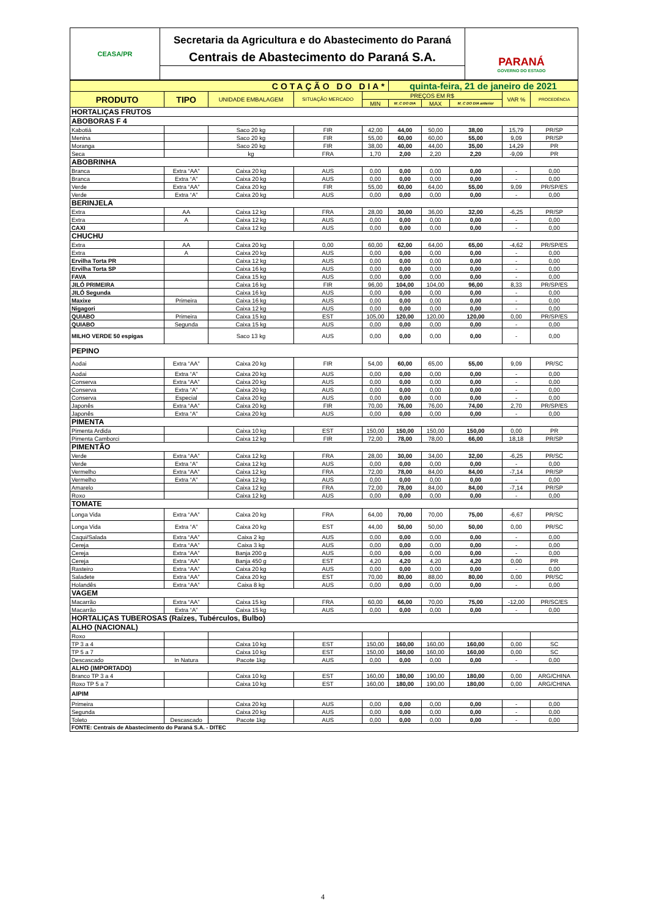CEASA/PR
Secretaria da Agricultura e do Abastecimento do Paraná
Centrais de Abastecimento do Paraná S.A.
PARANÁ
GOVERNO DO ESTADO
| COTAÇÃO DO DIA* | | | | | quinta-feira, 21 de janeiro de 2021 | | | | |
| PRODUTO | TIPO | UNIDADE EMBALAGEM | SITUAÇÃO MERCADO | PREÇOS EM R$ | | | | VAR % | PROCEDÊNCIA |
| | | | | MIN | M_C DO DIA | MAX | M_C DO DIA anterior | | |
| HORTALIÇAS FRUTOS | | | | | | | | | |
| ABOBORAS F 4 | | | | | | | | | |
| Kabotiá | | Saco 20 kg | FIR | 42,00 | 44,00 | 50,00 | 38,00 | 15,79 | PR/SP |
| Menina | | Saco 20 kg | FIR | 55,00 | 60,00 | 60,00 | 55,00 | 9,09 | PR/SP |
| Moranga | | Saco 20 kg | FIR | 38,00 | 40,00 | 44,00 | 35,00 | 14,29 | PR |
| Seca | | kg | FRA | 1,70 | 2,00 | 2,20 | 2,20 | -9,09 | PR |
| ABOBRINHA | | | | | | | | | |
| Branca | Extra “AA” | Caixa 20 kg | AUS | 0,00 | 0,00 | 0,00 | 0,00 | - | 0,00 |
| Branca | Extra “A” | Caixa 20 kg | AUS | 0,00 | 0,00 | 0,00 | 0,00 | - | 0,00 |
| Verde | Extra “AA” | Caixa 20 kg | FIR | 55,00 | 60,00 | 64,00 | 55,00 | 9,09 | PR/SP/ES |
| Verde | Extra “A” | Caixa 20 kg | AUS | 0,00 | 0,00 | 0,00 | 0,00 | - | 0,00 |
| BERINJELA | | | | | | | | | |
| Extra | AA | Caixa 12 kg | FRA | 28,00 | 30,00 | 36,00 | 32,00 | -6,25 | PR/SP |
| Extra | A | Caixa 12 kg | AUS | 0,00 | 0,00 | 0,00 | 0,00 | - | 0,00 |
| CAXI | | Caixa 12 kg | AUS | 0,00 | 0,00 | 0,00 | 0,00 | - | 0,00 |
| CHUCHU | | | | | | | | | |
| Extra | AA | Caixa 20 kg | 0,00 | 60,00 | 62,00 | 64,00 | 65,00 | -4,62 | PR/SP/ES |
| Extra | A | Caixa 20 kg | AUS | 0,00 | 0,00 | 0,00 | 0,00 | - | 0,00 |
| Ervilha Torta PR | | Caixa 12 kg | AUS | 0,00 | 0,00 | 0,00 | 0,00 | - | 0,00 |
| Ervilha Torta SP | | Caixa 16 kg | AUS | 0,00 | 0,00 | 0,00 | 0,00 | - | 0,00 |
| FAVA | | Caixa 15 kg | AUS | 0,00 | 0,00 | 0,00 | 0,00 | - | 0,00 |
| JILÓ PRIMEIRA | | Caixa 16 kg | FIR | 96,00 | 104,00 | 104,00 | 96,00 | 8,33 | PR/SP/ES |
| JILÓ Segunda | | Caixa 16 kg | AUS | 0,00 | 0,00 | 0,00 | 0,00 | - | 0,00 |
| Maxixe | Primeira | Caixa 16 kg | AUS | 0,00 | 0,00 | 0,00 | 0,00 | - | 0,00 |
| Nigagori | | Caixa 12 kg | AUS | 0,00 | 0,00 | 0,00 | 0,00 | - | 0,00 |
| QUIABO | Primeira | Caixa 15 kg | EST | 105,00 | 120,00 | 120,00 | 120,00 | 0,00 | PR/SP/ES |
| QUIABO | Segunda | Caixa 15 kg | AUS | 0,00 | 0,00 | 0,00 | 0,00 | - | 0,00 |
| MILHO VERDE 50 espigas | | Saco 13 kg | AUS | 0,00 | 0,00 | 0,00 | 0,00 | - | 0,00 |
| PEPINO | | | | | | | | | |
| Aodai | Extra “AA” | Caixa 20 kg | FIR | 54,00 | 60,00 | 65,00 | 55,00 | 9,09 | PR/SC |
| Aodai | Extra “A” | Caixa 20 kg | AUS | 0,00 | 0,00 | 0,00 | 0,00 | - | 0,00 |
| Conserva | Extra “AA” | Caixa 20 kg | AUS | 0,00 | 0,00 | 0,00 | 0,00 | - | 0,00 |
| Conserva | Extra “A” | Caixa 20 kg | AUS | 0,00 | 0,00 | 0,00 | 0,00 | - | 0,00 |
| Conserva | Especial | Caixa 20 kg | AUS | 0,00 | 0,00 | 0,00 | 0,00 | - | 0,00 |
| Japonês | Extra “AA” | Caixa 20 kg | FIR | 70,00 | 76,00 | 76,00 | 74,00 | 2,70 | PR/SP/ES |
| Japonês | Extra “A” | Caixa 20 kg | AUS | 0,00 | 0,00 | 0,00 | 0,00 | - | 0,00 |
| PIMENTA | | | | | | | | | |
| Pimenta Ardida | | Caixa 10 kg | EST | 150,00 | 150,00 | 150,00 | 150,00 | 0,00 | PR |
| Pimenta Camborci | | Caixa 12 kg | FIR | 72,00 | 78,00 | 78,00 | 66,00 | 18,18 | PR/SP |
| PIMENTÃO | | | | | | | | | |
| Verde | Extra “AA” | Caixa 12 kg | FRA | 28,00 | 30,00 | 34,00 | 32,00 | -6,25 | PR/SC |
| Verde | Extra “A” | Caixa 12 kg | AUS | 0,00 | 0,00 | 0,00 | 0,00 | - | 0,00 |
| Vermelho | Extra “AA” | Caixa 12 kg | FRA | 72,00 | 78,00 | 84,00 | 84,00 | -7,14 | PR/SP |
| Vermelho | Extra “A” | Caixa 12 kg | AUS | 0,00 | 0,00 | 0,00 | 0,00 | - | 0,00 |
| Amarelo | | Caixa 12 kg | FRA | 72,00 | 78,00 | 84,00 | 84,00 | -7,14 | PR/SP |
| Roxo | | Caixa 12 kg | AUS | 0,00 | 0,00 | 0,00 | 0,00 | - | 0,00 |
| TOMATE | | | | | | | | | |
| Longa Vida | Extra “AA” | Caixa 20 kg | FRA | 64,00 | 70,00 | 70,00 | 75,00 | -6,67 | PR/SC |
| Longa Vida | Extra “A” | Caixa 20 kg | EST | 44,00 | 50,00 | 50,00 | 50,00 | 0,00 | PR/SC |
| Caqui/Salada | Extra “AA” | Caixa 2 kg | AUS | 0,00 | 0,00 | 0,00 | 0,00 | - | 0,00 |
| Cereja | Extra “AA” | Caixa 3 kg | AUS | 0,00 | 0,00 | 0,00 | 0,00 | - | 0,00 |
| Cereja | Extra “AA” | Banja 200 g | AUS | 0,00 | 0,00 | 0,00 | 0,00 | - | 0,00 |
| Cereja | Extra “AA” | Banja 450 g | EST | 4,20 | 4,20 | 4,20 | 4,20 | 0,00 | PR |
| Rasteiro | Extra “AA” | Caixa 20 kg | AUS | 0,00 | 0,00 | 0,00 | 0,00 | - | 0,00 |
| Saladete | Extra “AA” | Caixa 20 kg | EST | 70,00 | 80,00 | 88,00 | 80,00 | 0,00 | PR/SC |
| Holandês | Extra “AA” | Caixa 8 kg | AUS | 0,00 | 0,00 | 0,00 | 0,00 | - | 0,00 |
| VAGEM | | | | | | | | | |
| Macarrão | Extra “AA” | Caixa 15 kg | FRA | 60,00 | 66,00 | 70,00 | 75,00 | -12,00 | PR/SC/ES |
| Macarrão | Extra “A” | Caixa 15 kg | AUS | 0,00 | 0,00 | 0,00 | 0,00 | - | 0,00 |
| HORTALIÇAS TUBEROSAS (Raízes, Tubérculos, Bulbo) | | | | | | | | | |
| ALHO (NACIONAL) | | | | | | | | | |
| Roxo | | | | | | | | | |
| TP 3 a 4 | | Caixa 10 kg | EST | 150,00 | 160,00 | 160,00 | 160,00 | 0,00 | SC |
| TP 5 a 7 | | Caixa 10 kg | EST | 150,00 | 160,00 | 160,00 | 160,00 | 0,00 | SC |
| Descascado | In Natura | Pacote 1kg | AUS | 0,00 | 0,00 | 0,00 | 0,00 | - | 0,00 |
| ALHO (IMPORTADO) | | | | | | | | | |
| Branco TP 3 a 4 | | Caixa 10 kg | EST | 160,00 | 180,00 | 190,00 | 180,00 | 0,00 | ARG/CHINA |
| Roxo TP 5 a 7 | | Caixa 10 kg | EST | 160,00 | 180,00 | 190,00 | 180,00 | 0,00 | ARG/CHINA |
| AIPIM | | | | | | | | | |
| Primeira | | Caixa 20 kg | AUS | 0,00 | 0,00 | 0,00 | 0,00 | - | 0,00 |
| Segunda | | Caixa 20 kg | AUS | 0,00 | 0,00 | 0,00 | 0,00 | - | 0,00 |
| Toleto | Descascado | Pacote 1kg | AUS | 0,00 | 0,00 | 0,00 | 0,00 | - | 0,00 |
| FONTE: Centrais de Abastecimento do Paraná S.A. - DITEC | | | | | | | | | |
4